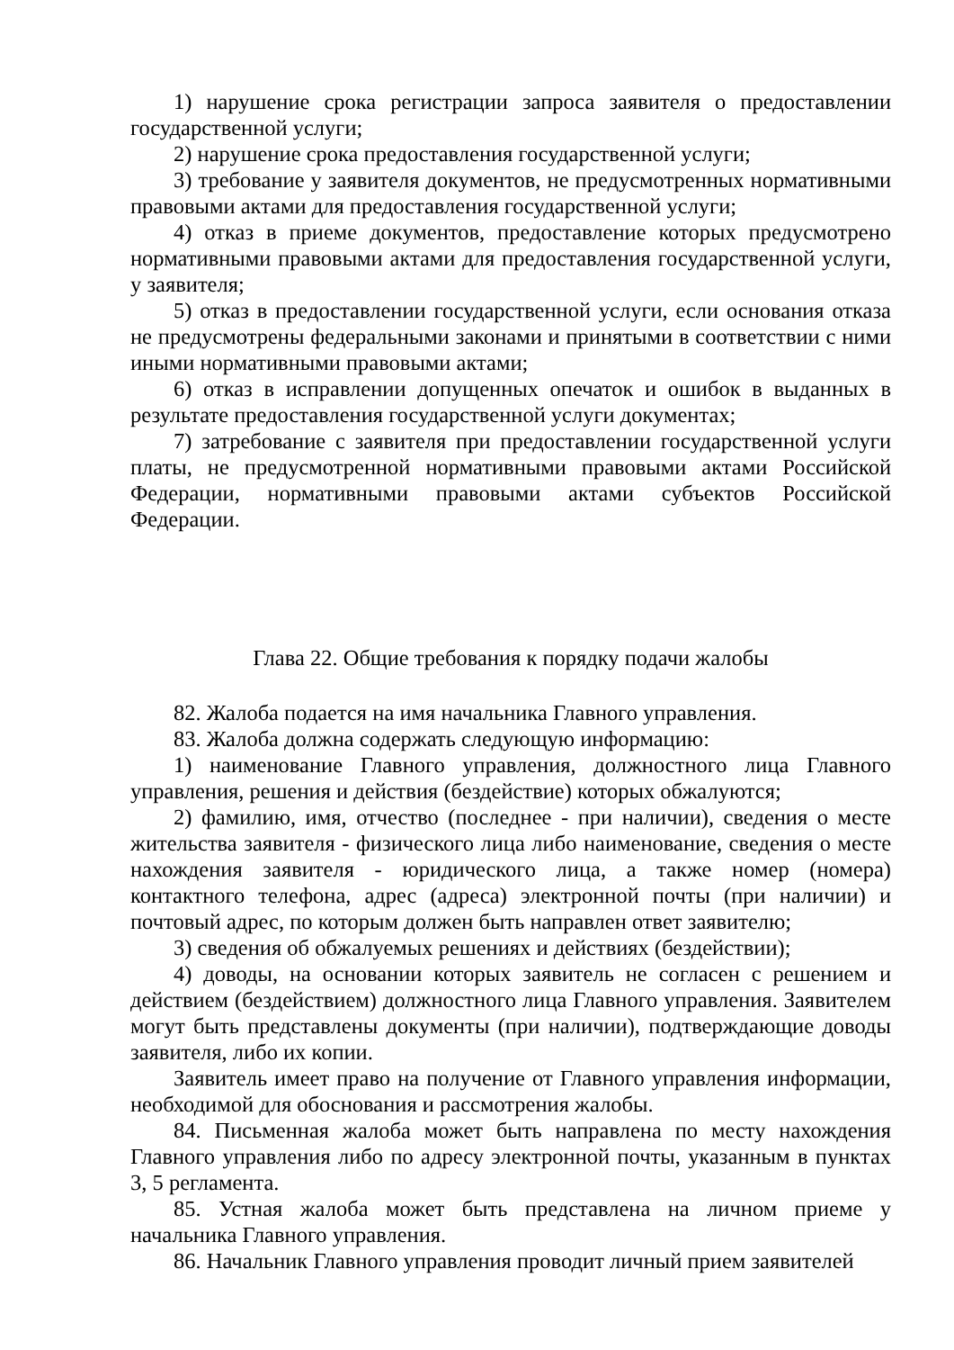1) нарушение срока регистрации запроса заявителя о предоставлении государственной услуги;
2) нарушение срока предоставления государственной услуги;
3) требование у заявителя документов, не предусмотренных нормативными правовыми актами для предоставления государственной услуги;
4) отказ в приеме документов, предоставление которых предусмотрено нормативными правовыми актами для предоставления государственной услуги, у заявителя;
5) отказ в предоставлении государственной услуги, если основания отказа не предусмотрены федеральными законами и принятыми в соответствии с ними иными нормативными правовыми актами;
6) отказ в исправлении допущенных опечаток и ошибок в выданных в результате предоставления государственной услуги документах;
7) затребование с заявителя при предоставлении государственной услуги платы, не предусмотренной нормативными правовыми актами Российской Федерации, нормативными правовыми актами субъектов Российской Федерации.
Глава 22. Общие требования к порядку подачи жалобы
82. Жалоба подается на имя начальника Главного управления.
83. Жалоба должна содержать следующую информацию:
1) наименование Главного управления, должностного лица Главного управления, решения и действия (бездействие) которых обжалуются;
2) фамилию, имя, отчество (последнее - при наличии), сведения о месте жительства заявителя - физического лица либо наименование, сведения о месте нахождения заявителя - юридического лица, а также номер (номера) контактного телефона, адрес (адреса) электронной почты (при наличии) и почтовый адрес, по которым должен быть направлен ответ заявителю;
3) сведения об обжалуемых решениях и действиях (бездействии);
4) доводы, на основании которых заявитель не согласен с решением и действием (бездействием) должностного лица Главного управления. Заявителем могут быть представлены документы (при наличии), подтверждающие доводы заявителя, либо их копии.
Заявитель имеет право на получение от Главного управления информации, необходимой для обоснования и рассмотрения жалобы.
84. Письменная жалоба может быть направлена по месту нахождения Главного управления либо по адресу электронной почты, указанным в пунктах 3, 5 регламента.
85. Устная жалоба может быть представлена на личном приеме у начальника Главного управления.
86. Начальник Главного управления проводит личный прием заявителей